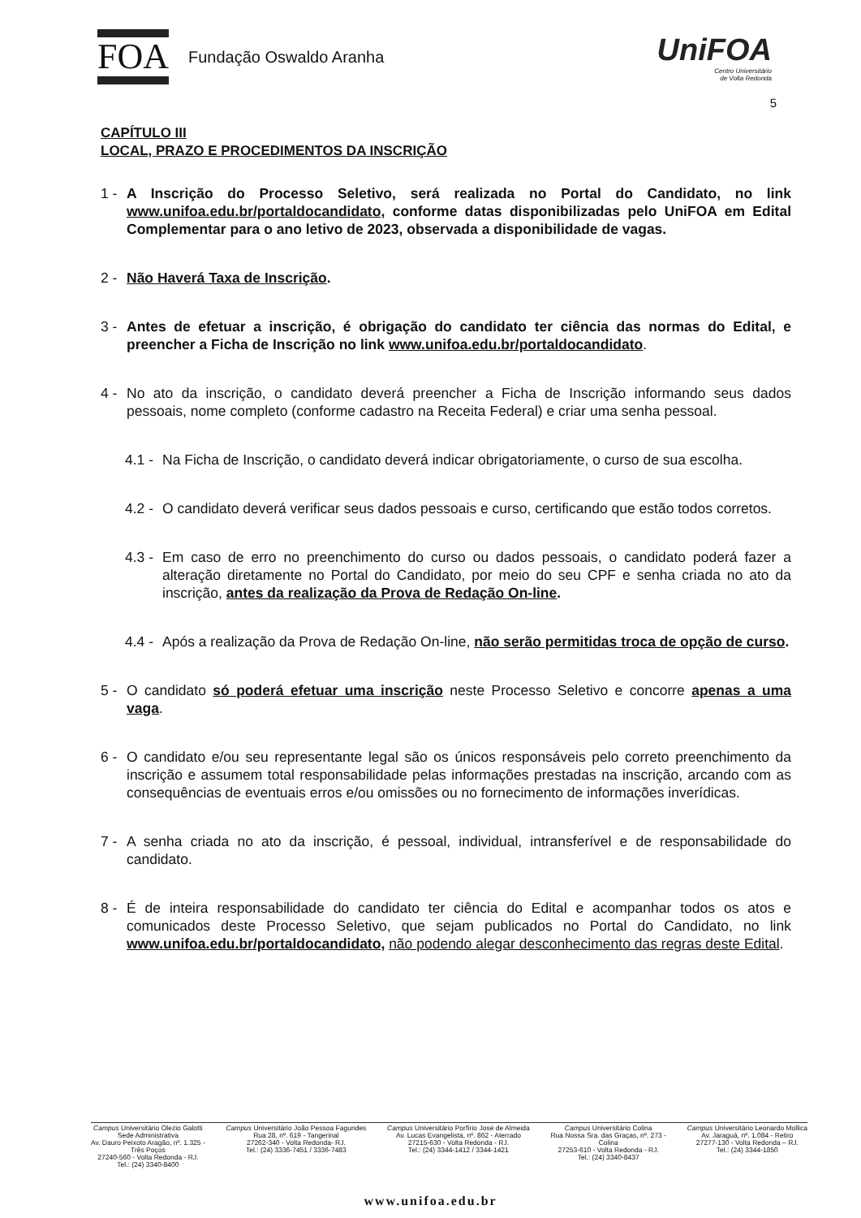FOA
Fundação Oswaldo Aranha
UniFOA
Centro Universitário
de Volta Redonda
5
CAPÍTULO III
LOCAL, PRAZO E PROCEDIMENTOS DA INSCRIÇÃO
1 - A Inscrição do Processo Seletivo, será realizada no Portal do Candidato, no link www.unifoa.edu.br/portaldocandidato, conforme datas disponibilizadas pelo UniFOA em Edital Complementar para o ano letivo de 2023, observada a disponibilidade de vagas.
2 - Não Haverá Taxa de Inscrição.
3 - Antes de efetuar a inscrição, é obrigação do candidato ter ciência das normas do Edital, e preencher a Ficha de Inscrição no link www.unifoa.edu.br/portaldocandidato.
4 - No ato da inscrição, o candidato deverá preencher a Ficha de Inscrição informando seus dados pessoais, nome completo (conforme cadastro na Receita Federal) e criar uma senha pessoal.
4.1 - Na Ficha de Inscrição, o candidato deverá indicar obrigatoriamente, o curso de sua escolha.
4.2 - O candidato deverá verificar seus dados pessoais e curso, certificando que estão todos corretos.
4.3 - Em caso de erro no preenchimento do curso ou dados pessoais, o candidato poderá fazer a alteração diretamente no Portal do Candidato, por meio do seu CPF e senha criada no ato da inscrição, antes da realização da Prova de Redação On-line.
4.4 - Após a realização da Prova de Redação On-line, não serão permitidas troca de opção de curso.
5 - O candidato só poderá efetuar uma inscrição neste Processo Seletivo e concorre apenas a uma vaga.
6 - O candidato e/ou seu representante legal são os únicos responsáveis pelo correto preenchimento da inscrição e assumem total responsabilidade pelas informações prestadas na inscrição, arcando com as consequências de eventuais erros e/ou omissões ou no fornecimento de informações inverídicas.
7 - A senha criada no ato da inscrição, é pessoal, individual, intransferível e de responsabilidade do candidato.
8 - É de inteira responsabilidade do candidato ter ciência do Edital e acompanhar todos os atos e comunicados deste Processo Seletivo, que sejam publicados no Portal do Candidato, no link www.unifoa.edu.br/portaldocandidato, não podendo alegar desconhecimento das regras deste Edital.
Campus Universitário Olezio Galotti
Sede Administrativa
Av. Dauro Peixoto Aragão, nº. 1.325 -
Três Poços
27240-560 - Volta Redonda - RJ.
Tel.: (24) 3340-8400
Campus Universitário João Pessoa Fagundes
Rua 28, nº. 619 - Tangerinal
27262-340 - Volta Redonda- RJ.
Tel.: (24) 3336-7451 / 3336-7483
Campus Universitário Porfírio José de Almeida
Av. Lucas Evangelista, nº. 862 - Aterrado
27215-630 - Volta Redonda - RJ.
Tel.: (24) 3344-1412 / 3344-1421
Campus Universitário Colina
Rua Nossa Sra. das Graças, nº. 273 -
Colina
27253-610 - Volta Redonda - RJ.
Tel.: (24) 3340-8437
Campus Universitário Leonardo Mollica
Av. Jaraguá, nº. 1.084 - Retiro
27277-130 - Volta Redonda – RJ.
Tel.: (24) 3344-1850
www.unifoa.edu.br